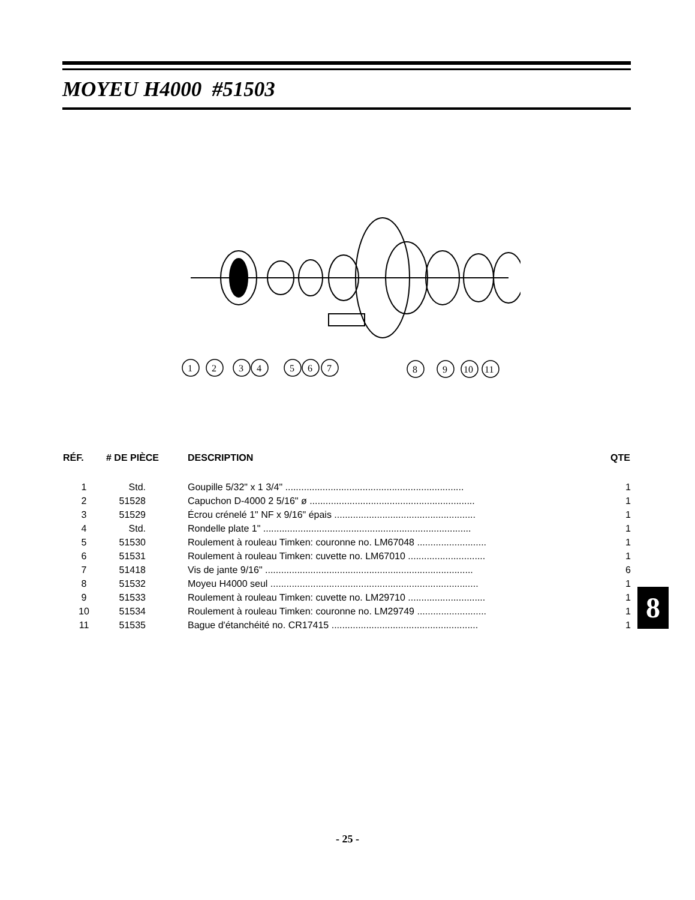MOYEU H4000 #51503
1
2
3
4
5
6
7
8
9
10
11
| RÉF. | # DE PIÈCE | DESCRIPTION | QTE |
| --- | --- | --- | --- |
| 1 | Std. | Goupille 5/32" x 1 3/4" ................................................................... | 1 |
| 2 | 51528 | Capuchon D-4000 2 5/16" ø .............................................................. | 1 |
| 3 | 51529 | Écrou crénelé 1" NF x 9/16" épais ..................................................... | 1 |
| 4 | Std. | Rondelle plate 1" .............................................................................. | 1 |
| 5 | 51530 | Roulement à rouleau Timken: couronne no. LM67048 .......................... | 1 |
| 6 | 51531 | Roulement à rouleau Timken: cuvette no. LM67010 ............................. | 1 |
| 7 | 51418 | Vis de jante 9/16" .............................................................................. | 6 |
| 8 | 51532 | Moyeu H4000 seul .............................................................................. | 1 |
| 9 | 51533 | Roulement à rouleau Timken: cuvette no. LM29710 ............................. | 1 |
| 10 | 51534 | Roulement à rouleau Timken: couronne no. LM29749 .......................... | 1 |
| 11 | 51535 | Bague d'étanchéité no. CR17415 ....................................................... | 1 |
8
- 25 -